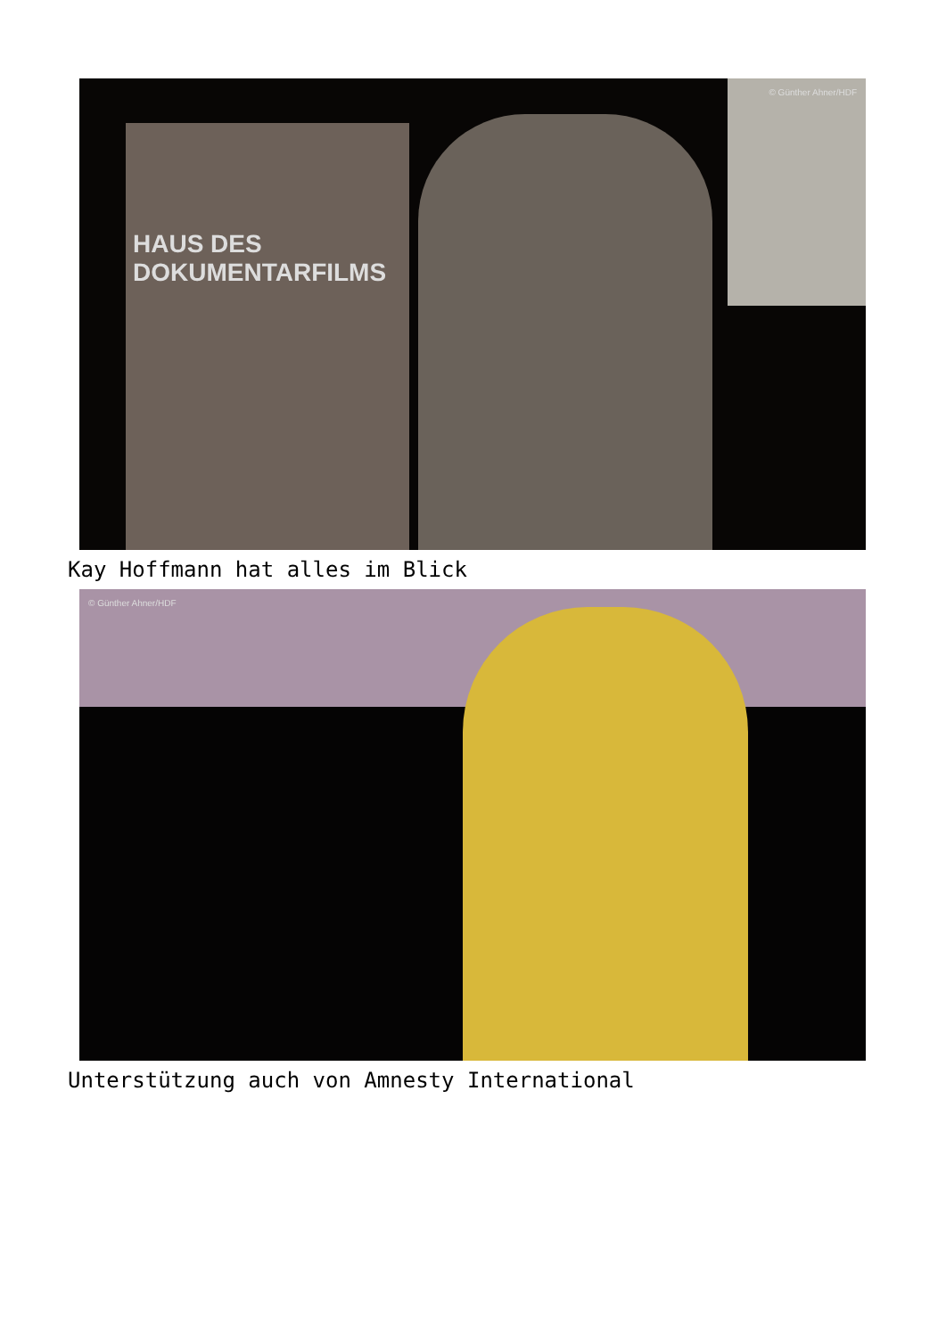HAUS DES
DOKUMENTARFILMS
© Günther Ahner/HDF
Kay Hoffmann hat alles im Blick
© Günther Ahner/HDF
Unterstützung auch von Amnesty International